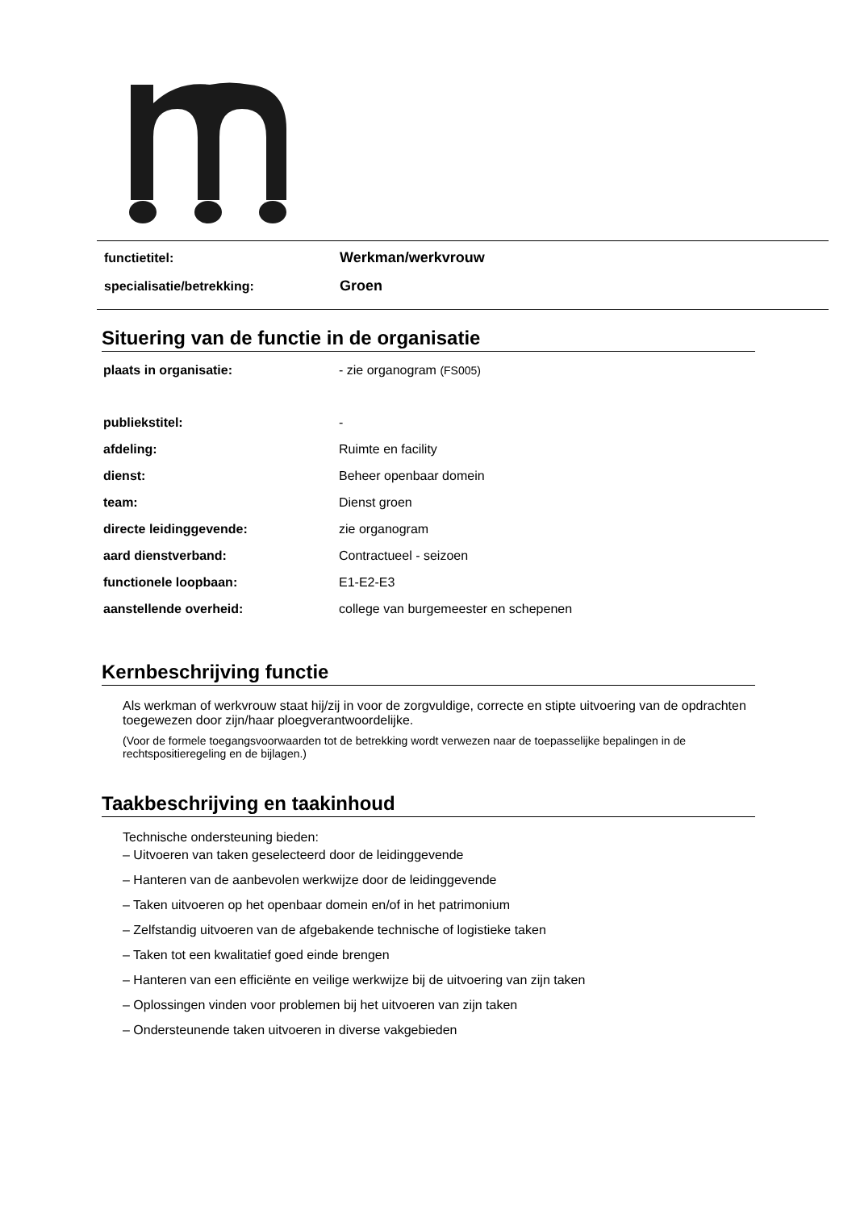| functietitel: | Werkman/werkvrouw |
| specialisatie/betrekking: | Groen |
Situering van de functie in de organisatie
| plaats in organisatie: | - zie organogram (FS005) |
| publiekstitel: | - |
| afdeling: | Ruimte en facility |
| dienst: | Beheer openbaar domein |
| team: | Dienst groen |
| directe leidinggevende: | zie organogram |
| aard dienstverband: | Contractueel - seizoen |
| functionele loopbaan: | E1-E2-E3 |
| aanstellende overheid: | college van burgemeester en schepenen |
Kernbeschrijving functie
Als werkman of werkvrouw staat hij/zij in voor de zorgvuldige, correcte en stipte uitvoering van de opdrachten toegewezen door zijn/haar ploegverantwoordelijke.
(Voor de formele toegangsvoorwaarden tot de betrekking wordt verwezen naar de toepasselijke bepalingen in de rechtspositieregeling en de bijlagen.)
Taakbeschrijving en taakinhoud
Technische ondersteuning bieden:
– Uitvoeren van taken geselecteerd door de leidinggevende
– Hanteren van de aanbevolen werkwijze door de leidinggevende
– Taken uitvoeren op het openbaar domein en/of in het patrimonium
– Zelfstandig uitvoeren van de afgebakende technische of logistieke taken
– Taken tot een kwalitatief goed einde brengen
– Hanteren van een efficiënte en veilige werkwijze bij de uitvoering van zijn taken
– Oplossingen vinden voor problemen bij het uitvoeren van zijn taken
– Ondersteunende taken uitvoeren in diverse vakgebieden